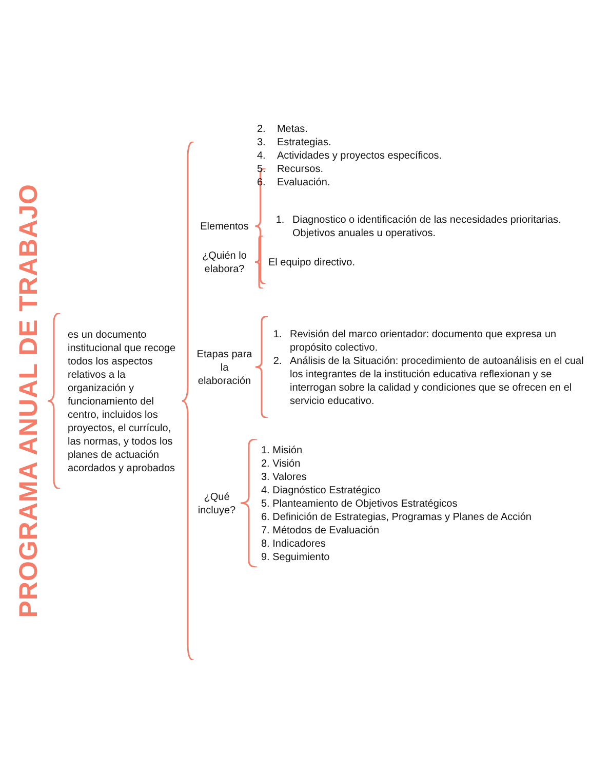PROGRAMA ANUAL DE TRABAJO
es un documento institucional que recoge todos los aspectos relativos a la organización y funcionamiento del centro, incluidos los proyectos, el currículo, las normas, y todos los planes de actuación acordados y aprobados
Elementos
1. Diagnostico o identificación de las necesidades prioritarias.
Objetivos anuales u operativos.
¿Quién lo elabora?
El equipo directivo.
Etapas para la elaboración
1. Revisión del marco orientador: documento que expresa un propósito colectivo.
2. Análisis de la Situación: procedimiento de autoanálisis en el cual los integrantes de la institución educativa reflexionan y se interrogan sobre la calidad y condiciones que se ofrecen en el servicio educativo.
¿Qué incluye?
1. Misión
2. Visión
3. Valores
4. Diagnóstico Estratégico
5. Planteamiento de Objetivos Estratégicos
6. Definición de Estrategias, Programas y Planes de Acción
7. Métodos de Evaluación
8. Indicadores
9. Seguimiento
2. Metas.
3. Estrategias.
4. Actividades y proyectos específicos.
5. Recursos.
6. Evaluación.